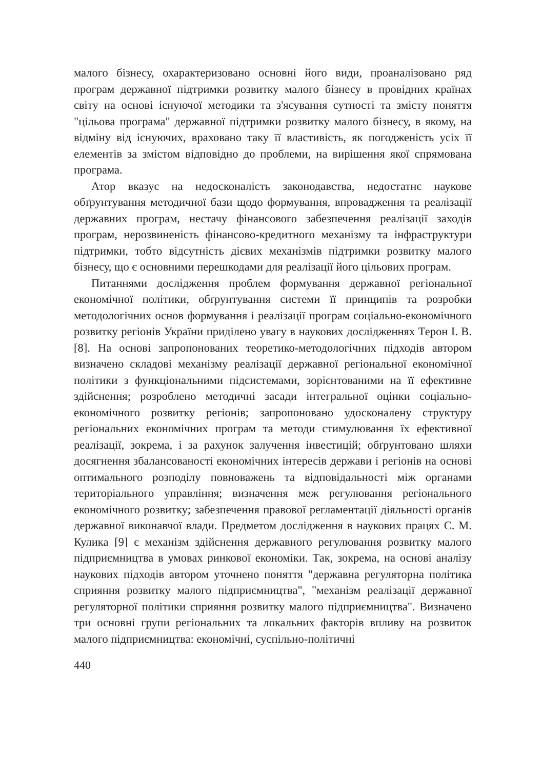малого бізнесу, охарактеризовано основні його види, проаналізовано ряд програм державної підтримки розвитку малого бізнесу в провідних країнах світу на основі існуючої методики та з'ясування сутності та змісту поняття "цільова програма" державної підтримки розвитку малого бізнесу, в якому, на відміну від існуючих, враховано таку її властивість, як погодженість усіх її елементів за змістом відповідно до проблеми, на вирішення якої спрямована програма.
Атор вказує на недосконалість законодавства, недостатнє наукове обґрунтування методичної бази щодо формування, впровадження та реалізації державних програм, нестачу фінансового забезпечення реалізації заходів програм, нерозвиненість фінансово-кредитного механізму та інфраструктури підтримки, тобто відсутність дієвих механізмів підтримки розвитку малого бізнесу, що є основними перешкодами для реалізації його цільових програм.
Питаннями дослідження проблем формування державної регіональної економічної політики, обґрунтування системи її принципів та розробки методологічних основ формування і реалізації програм соціально-економічного розвитку регіонів України приділено увагу в наукових дослідженнях Терон І. В. [8]. На основі запропонованих теоретико-методологічних підходів автором визначено складові механізму реалізації державної регіональної економічної політики з функціональними підсистемами, зорієнтованими на її ефективне здійснення; розроблено методичні засади інтегральної оцінки соціально-економічного розвитку регіонів; запропоновано удосконалену структуру регіональних економічних програм та методи стимулювання їх ефективної реалізації, зокрема, і за рахунок залучення інвестицій; обґрунтовано шляхи досягнення збалансованості економічних інтересів держави і регіонів на основі оптимального розподілу повноважень та відповідальності між органами територіального управління; визначення меж регулювання регіонального економічного розвитку; забезпечення правової регламентації діяльності органів державної виконавчої влади. Предметом дослідження в наукових працях С. М. Кулика [9] є механізм здійснення державного регулювання розвитку малого підприємництва в умовах ринкової економіки. Так, зокрема, на основі аналізу наукових підходів автором уточнено поняття "державна регуляторна політика сприяння розвитку малого підприємництва", "механізм реалізації державної регуляторної політики сприяння розвитку малого підприємництва". Визначено три основні групи регіональних та локальних факторів впливу на розвиток малого підприємництва: економічні, суспільно-політичні
440